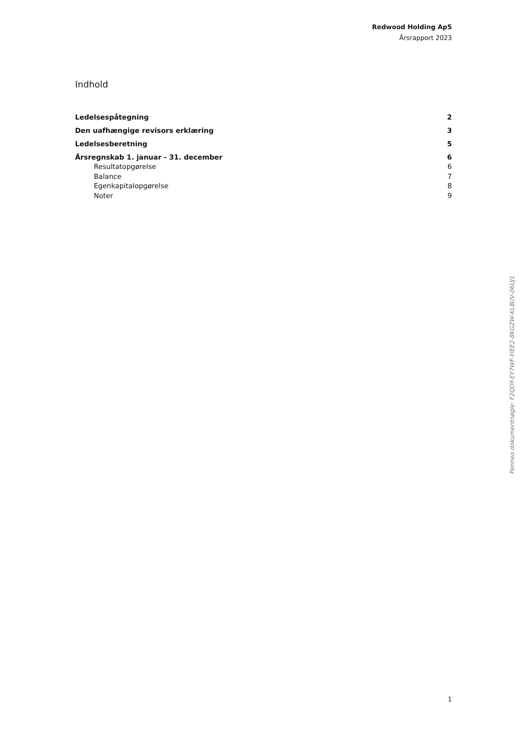Redwood Holding ApS
Årsrapport 2023
Indhold
Ledelsespåtegning 2
Den uafhængige revisors erklæring 3
Ledelsesberetning 5
Årsregnskab 1. januar - 31. december 6
Resultatopgørelse 6
Balance 7
Egenkapitalopgørelse 8
Noter 9
Penneo dokumentnøgle: F2QDY-EY7WF-YIEE2-8KGZW-KL8UV-06UJ1
1